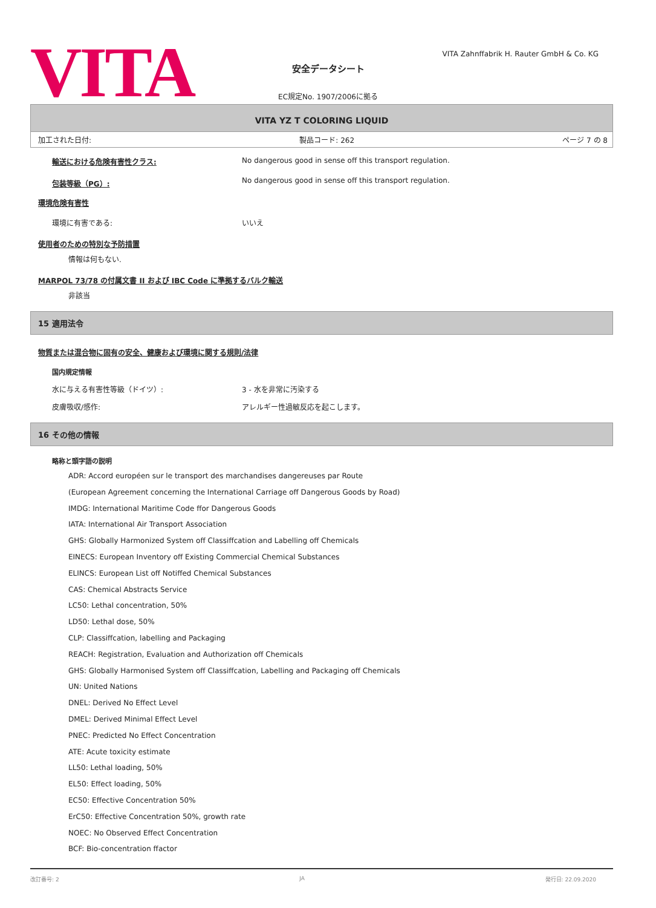VITA
VITA Zahnffabrik H. Rauter GmbH & Co. KG
安全データシート
EC規定No. 1907/2006に拠る
VITA YZ T COLORING LIQUID
加工された日付: 製品コード: 262 ページ 7 の 8
輸送における危険有害性クラス: No dangerous good in sense off this transport regulation.
包装等級（PG）: No dangerous good in sense off this transport regulation.
環境危険有害性
環境に有害である: いいえ
使用者のための特別な予防措置
情報は何もない.
MARPOL 73/78 の付属文書 II および IBC Code に準拠するバルク輸送
非該当
15 適用法令
物質または混合物に固有の安全、健康および環境に関する規則/法律
国内規定情報
水に与える有害性等級（ドイツ）: 3 - 水を非常に汚染する
皮膚吸収/感作: アレルギー性過敏反応を起こします。
16 その他の情報
略称と頭字語の説明
ADR: Accord européen sur le transport des marchandises dangereuses par Route
(European Agreement concerning the International Carriage off Dangerous Goods by Road)
IMDG: International Maritime Code ffor Dangerous Goods
IATA: International Air Transport Association
GHS: Globally Harmonized System off Classiffcation and Labelling off Chemicals
EINECS: European Inventory off Existing Commercial Chemical Substances
ELINCS: European List off Notiffed Chemical Substances
CAS: Chemical Abstracts Service
LC50: Lethal concentration, 50%
LD50: Lethal dose, 50%
CLP: Classiffcation, labelling and Packaging
REACH: Registration, Evaluation and Authorization off Chemicals
GHS: Globally Harmonised System off Classiffcation, Labelling and Packaging off Chemicals
UN: United Nations
DNEL: Derived No Effect Level
DMEL: Derived Minimal Effect Level
PNEC: Predicted No Effect Concentration
ATE: Acute toxicity estimate
LL50: Lethal loading, 50%
EL50: Effect loading, 50%
EC50: Effective Concentration 50%
ErC50: Effective Concentration 50%, growth rate
NOEC: No Observed Effect Concentration
BCF: Bio-concentration ffactor
改訂番号: 2 JA 発行日: 22.09.2020